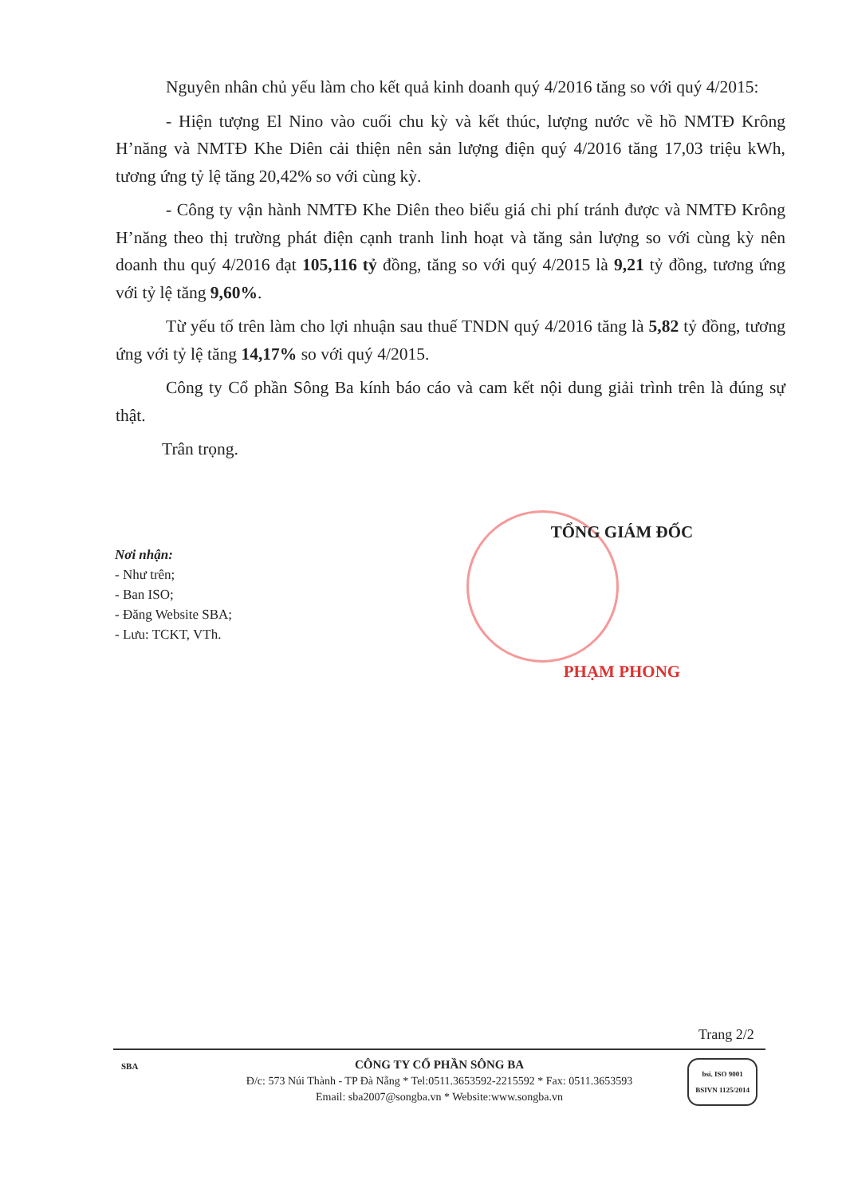Nguyên nhân chủ yếu làm cho kết quả kinh doanh quý 4/2016 tăng so với quý 4/2015:
- Hiện tượng El Nino vào cuối chu kỳ và kết thúc, lượng nước về hồ NMTĐ Krông H’năng và NMTĐ Khe Diên cải thiện nên sản lượng điện quý 4/2016 tăng 17,03 triệu kWh, tương ứng tỷ lệ tăng 20,42% so với cùng kỳ.
- Công ty vận hành NMTĐ Khe Diên theo biểu giá chi phí tránh được và NMTĐ Krông H’năng theo thị trường phát điện cạnh tranh linh hoạt và tăng sản lượng so với cùng kỳ nên doanh thu quý 4/2016 đạt 105,116 tỷ đồng, tăng so với quý 4/2015 là 9,21 tỷ đồng, tương ứng với tỷ lệ tăng 9,60%.
Từ yếu tố trên làm cho lợi nhuận sau thuế TNDN quý 4/2016 tăng là 5,82 tỷ đồng, tương ứng với tỷ lệ tăng 14,17% so với quý 4/2015.
Công ty Cổ phần Sông Ba kính báo cáo và cam kết nội dung giải trình trên là đúng sự thật.
Trân trọng.
TỔNG GIÁM ĐỐC
PHẠM PHONG
Nơi nhận:
- Như trên;
- Ban ISO;
- Đăng Website SBA;
- Lưu: TCKT, VTh.
Trang 2/2
SBA
CÔNG TY CỔ PHẦN SÔNG BA
Đ/c: 573 Núi Thành - TP Đà Nẵng * Tel:0511.3653592-2215592 * Fax: 0511.3653593
Email: sba2007@songba.vn * Website:www.songba.vn
bsi. ISO 9001
BSIVN 1125/2014